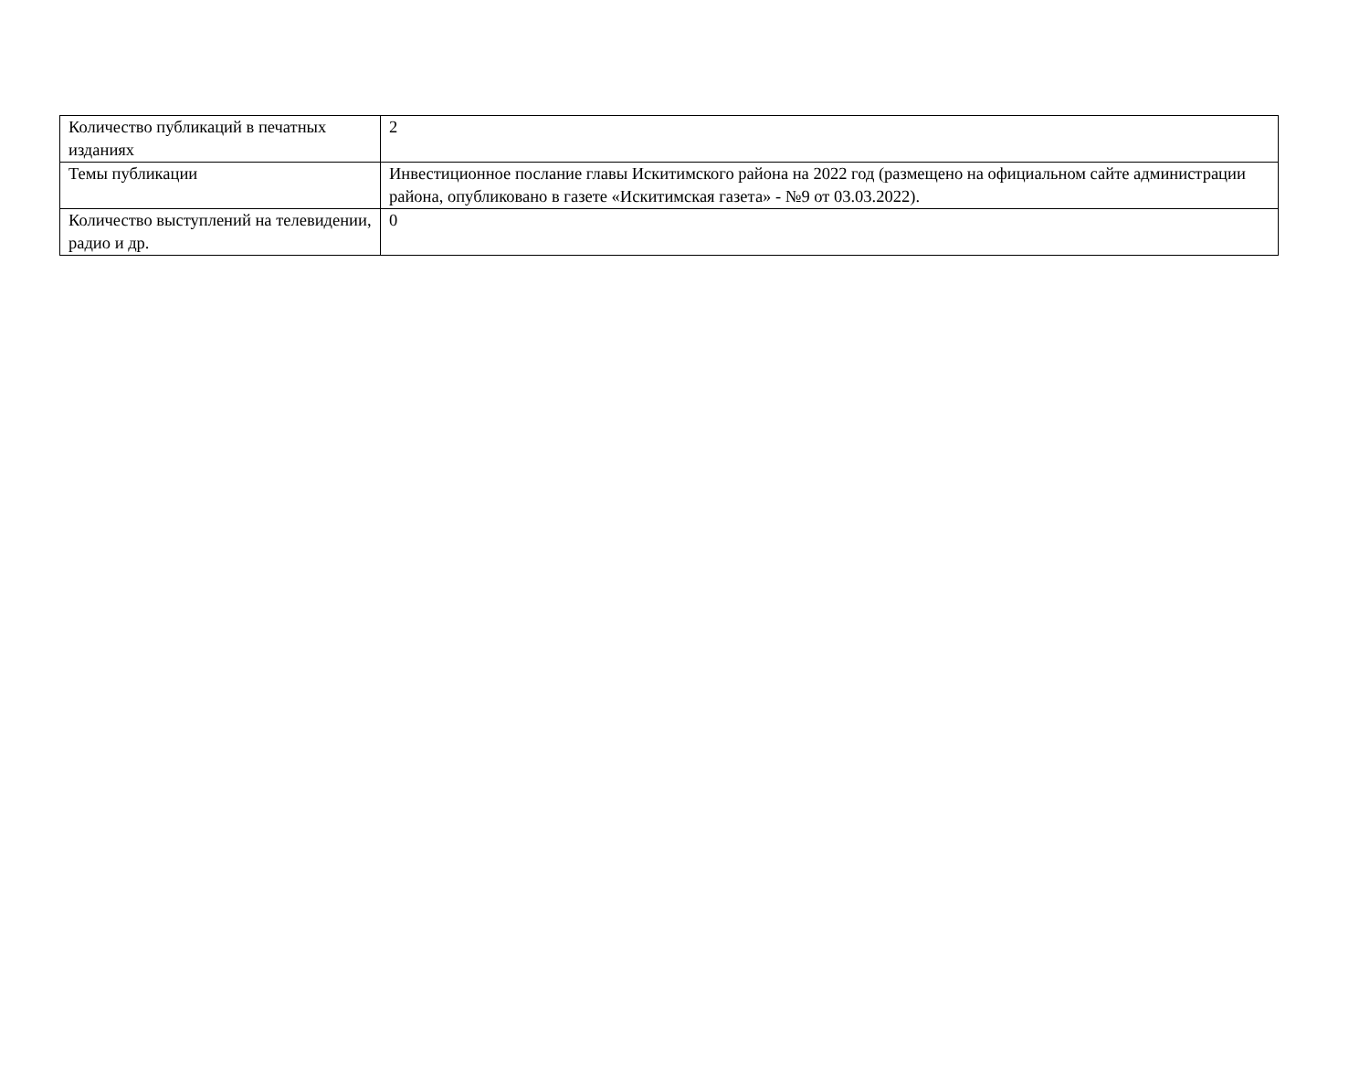| Количество публикаций в печатных изданиях | 2 |
| Темы публикации | Инвестиционное послание главы Искитимского района на 2022 год (размещено на официальном сайте администрации района, опубликовано в газете «Искитимская газета» - №9 от 03.03.2022). |
| Количество выступлений на телевидении, радио и др. | 0 |